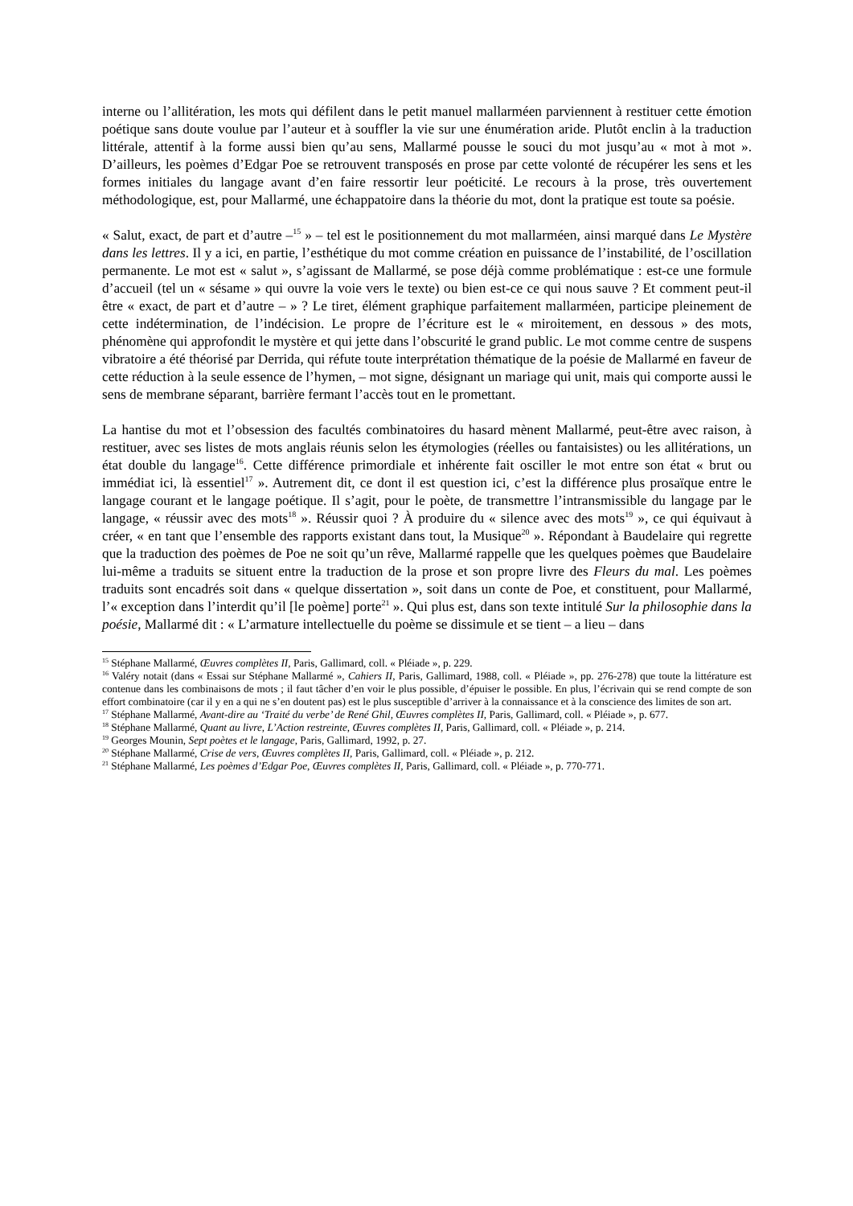interne ou l’allitération, les mots qui défilent dans le petit manuel mallarméen parviennent à restituer cette émotion poétique sans doute voulue par l’auteur et à souffler la vie sur une énumération aride. Plutôt enclin à la traduction littérale, attentif à la forme aussi bien qu’au sens, Mallarmé pousse le souci du mot jusqu’au « mot à mot ». D’ailleurs, les poèmes d’Edgar Poe se retrouvent transposés en prose par cette volonté de récupérer les sens et les formes initiales du langage avant d’en faire ressortir leur poéticité. Le recours à la prose, très ouvertement méthodologique, est, pour Mallarmé, une échappatoire dans la théorie du mot, dont la pratique est toute sa poésie.
« Salut, exact, de part et d’autre –<sup>15</sup> » – tel est le positionnement du mot mallarméen, ainsi marqué dans Le Mystère dans les lettres. Il y a ici, en partie, l’esthétique du mot comme création en puissance de l’instabilité, de l’oscillation permanente. Le mot est « salut », s’agissant de Mallarmé, se pose déjà comme problématique : est-ce une formule d’accueil (tel un « sésame » qui ouvre la voie vers le texte) ou bien est-ce ce qui nous sauve ? Et comment peut-il être « exact, de part et d’autre – » ? Le tiret, élément graphique parfaitement mallarméen, participe pleinement de cette indétermination, de l’indécision. Le propre de l’écriture est le « miroitement, en dessous » des mots, phénomène qui approfondit le mystère et qui jette dans l’obscurité le grand public. Le mot comme centre de suspens vibratoire a été théorisé par Derrida, qui réfute toute interprétation thématique de la poésie de Mallarmé en faveur de cette réduction à la seule essence de l’hymen, – mot signe, désignant un mariage qui unit, mais qui comporte aussi le sens de membrane séparant, barrière fermant l’accès tout en le promettant.
La hantise du mot et l’obsession des facultés combinatoires du hasard mènent Mallarmé, peut-être avec raison, à restituer, avec ses listes de mots anglais réunis selon les étymologies (réelles ou fantaisistes) ou les allitérations, un état double du langage<sup>16</sup>. Cette différence primordiale et inhérente fait osciller le mot entre son état « brut ou immédiat ici, là essentiel<sup>17</sup> ». Autrement dit, ce dont il est question ici, c’est la différence plus prosaïque entre le langage courant et le langage poétique. Il s’agit, pour le poète, de transmettre l’intransmissible du langage par le langage, « réussir avec des mots<sup>18</sup> ». Réussir quoi ? À produire du « silence avec des mots<sup>19</sup> », ce qui équivaut à créer, « en tant que l’ensemble des rapports existant dans tout, la Musique<sup>20</sup> ». Répondant à Baudelaire qui regrette que la traduction des poèmes de Poe ne soit qu’un rêve, Mallarmé rappelle que les quelques poèmes que Baudelaire lui-même a traduits se situent entre la traduction de la prose et son propre livre des Fleurs du mal. Les poèmes traduits sont encadrés soit dans « quelque dissertation », soit dans un conte de Poe, et constituent, pour Mallarmé, l’« exception dans l’interdit qu’il [le poème] porte<sup>21</sup> ». Qui plus est, dans son texte intitulé Sur la philosophie dans la poésie, Mallarmé dit : « L’armature intellectuelle du poème se dissimule et se tient – a lieu – dans
<sup>15</sup> Stéphane Mallarmé, Œuvres complètes II, Paris, Gallimard, coll. « Pléiade », p. 229.
<sup>16</sup> Valéry notait (dans « Essai sur Stéphane Mallarmé », Cahiers II, Paris, Gallimard, 1988, coll. « Pléiade », pp. 276-278) que toute la littérature est contenue dans les combinaisons de mots ; il faut tâcher d’en voir le plus possible, d’épuiser le possible. En plus, l’écrivain qui se rend compte de son effort combinatoire (car il y en a qui ne s’en doutent pas) est le plus susceptible d’arriver à la connaissance et à la conscience des limites de son art.
<sup>17</sup> Stéphane Mallarmé, Avant-dire au ‘Traité du verbe’ de René Ghil, Œuvres complètes II, Paris, Gallimard, coll. « Pléiade », p. 677.
<sup>18</sup> Stéphane Mallarmé, Quant au livre, L’Action restreinte, Œuvres complètes II, Paris, Gallimard, coll. « Pléiade », p. 214.
<sup>19</sup> Georges Mounin, Sept poètes et le langage, Paris, Gallimard, 1992, p. 27.
<sup>20</sup> Stéphane Mallarmé, Crise de vers, Œuvres complètes II, Paris, Gallimard, coll. « Pléiade », p. 212.
<sup>21</sup> Stéphane Mallarmé, Les poèmes d’Edgar Poe, Œuvres complètes II, Paris, Gallimard, coll. « Pléiade », p. 770-771.